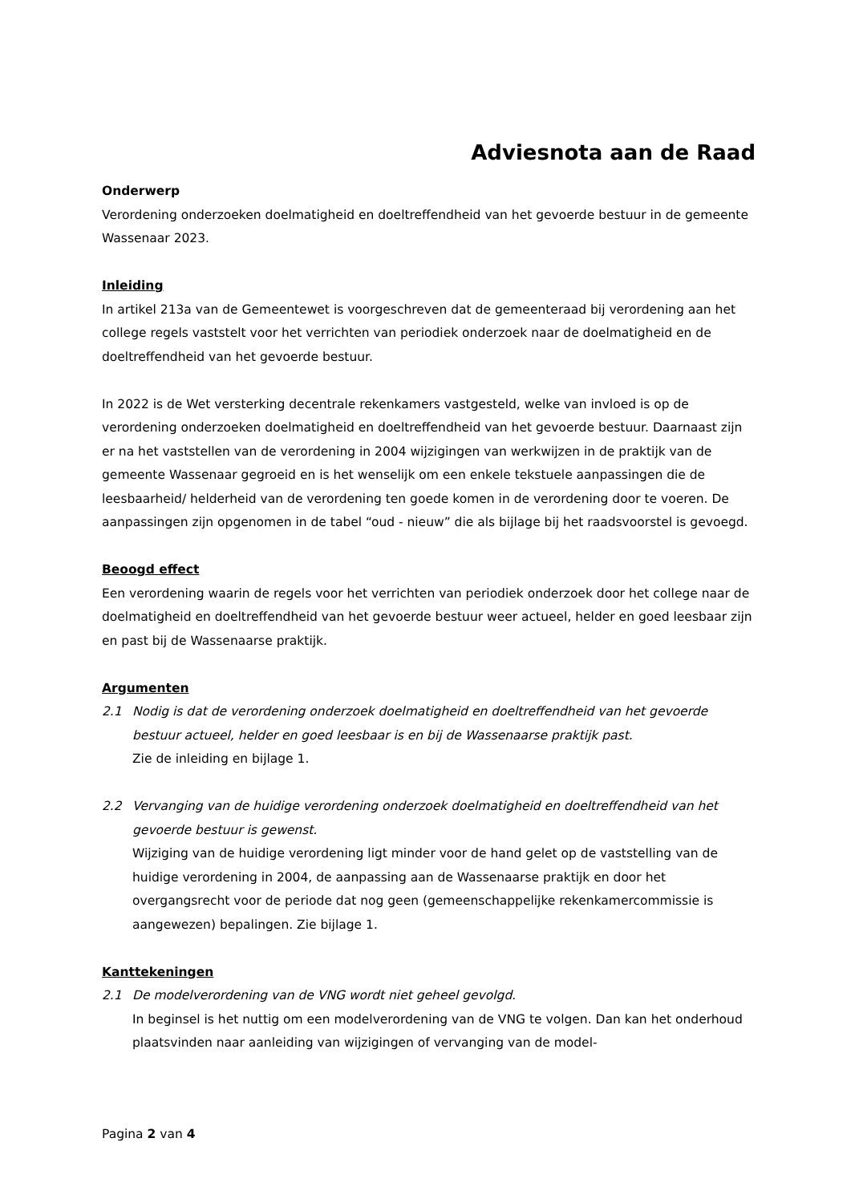Adviesnota aan de Raad
Onderwerp
Verordening onderzoeken doelmatigheid en doeltreffendheid van het gevoerde bestuur in de gemeente Wassenaar 2023.
Inleiding
In artikel 213a van de Gemeentewet is voorgeschreven dat de gemeenteraad bij verordening aan het college regels vaststelt voor het verrichten van periodiek onderzoek naar de doelmatigheid en de doeltreffendheid van het gevoerde bestuur.
In 2022 is de Wet versterking decentrale rekenkamers vastgesteld, welke van invloed is op de verordening onderzoeken doelmatigheid en doeltreffendheid van het gevoerde bestuur. Daarnaast zijn er na het vaststellen van de verordening in 2004 wijzigingen van werkwijzen in de praktijk van de gemeente Wassenaar gegroeid en is het wenselijk om een enkele tekstuele aanpassingen die de leesbaarheid/ helderheid van de verordening ten goede komen in de verordening door te voeren. De aanpassingen zijn opgenomen in de tabel “oud - nieuw” die als bijlage bij het raadsvoorstel is gevoegd.
Beoogd effect
Een verordening waarin de regels voor het verrichten van periodiek onderzoek door het college naar de doelmatigheid en doeltreffendheid van het gevoerde bestuur weer actueel, helder en goed leesbaar zijn en past bij de Wassenaarse praktijk.
Argumenten
2.1 Nodig is dat de verordening onderzoek doelmatigheid en doeltreffendheid van het gevoerde bestuur actueel, helder en goed leesbaar is en bij de Wassenaarse praktijk past.
Zie de inleiding en bijlage 1.
2.2 Vervanging van de huidige verordening onderzoek doelmatigheid en doeltreffendheid van het gevoerde bestuur is gewenst.
Wijziging van de huidige verordening ligt minder voor de hand gelet op de vaststelling van de huidige verordening in 2004, de aanpassing aan de Wassenaarse praktijk en door het overgangsrecht voor de periode dat nog geen (gemeenschappelijke rekenkamercommissie is aangewezen) bepalingen. Zie bijlage 1.
Kanttekeningen
2.1 De modelverordening van de VNG wordt niet geheel gevolgd.
In beginsel is het nuttig om een modelverordening van de VNG te volgen. Dan kan het onderhoud plaatsvinden naar aanleiding van wijzigingen of vervanging van de model-
Pagina 2 van 4